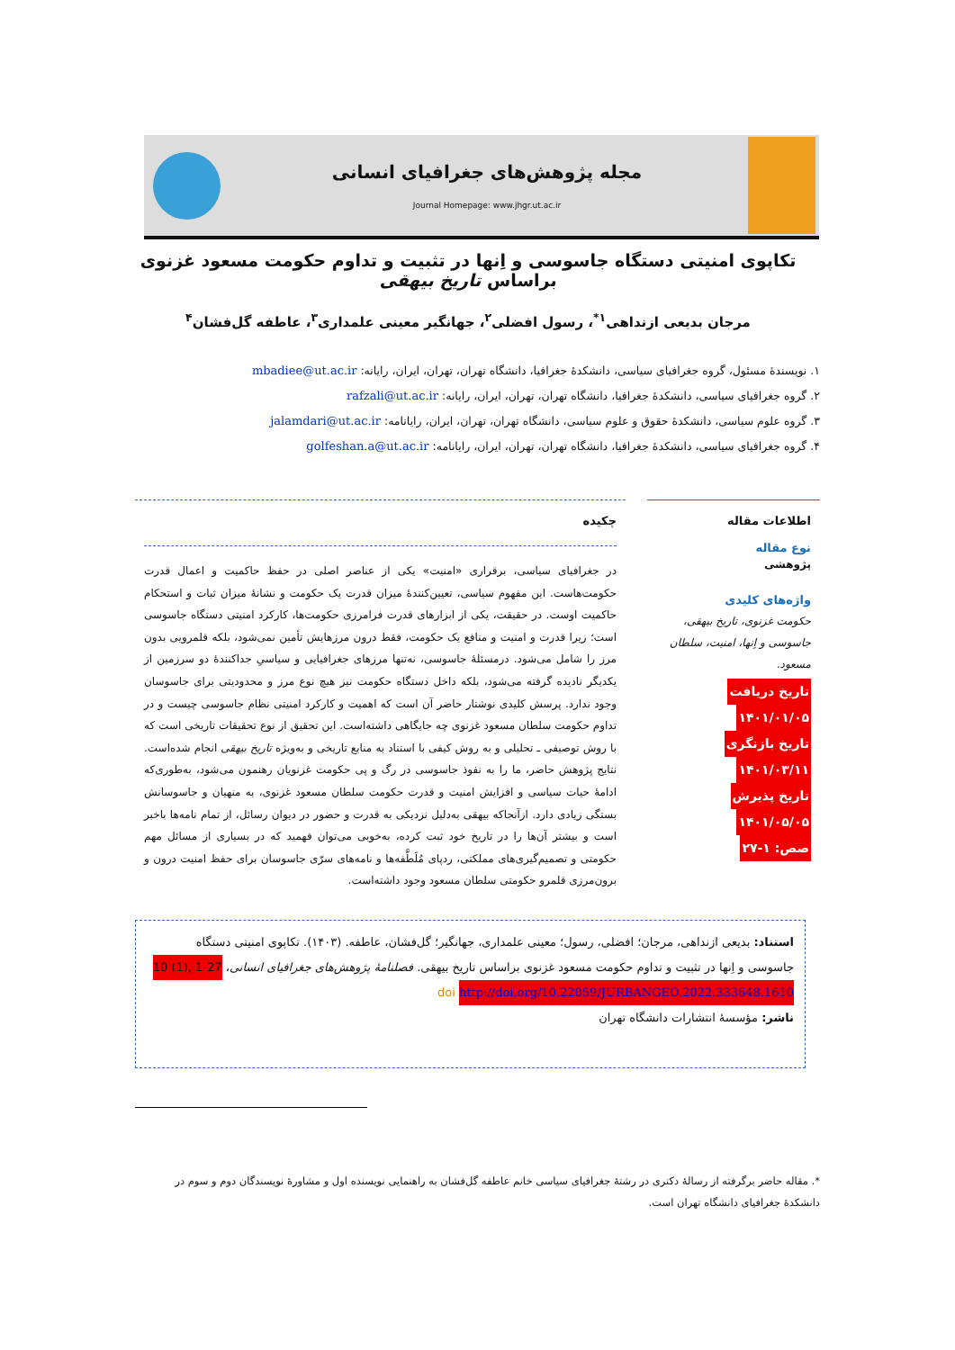مجله پژوهش‌های جغرافیای انسانی
Journal Homepage: www.jhgr.ut.ac.ir
تکاپوی امنیتی دستگاه جاسوسی و اِنها در تثبیت و تداوم حکومت مسعود غزنوی براساس تاریخ بیهقی
مرجان بدیعی ازنداهی<sup>۱*</sup>، رسول افضلی<sup>۲</sup>، جهانگیر معینی علمداری<sup>۳</sup>، عاطفه گل‌فشان<sup>۴</sup>
۱. نویسندهٔ مسئول، گروه جغرافیای سیاسی، دانشکدهٔ جغرافیا، دانشگاه تهران، تهران، ایران، رایانه: mbadiee@ut.ac.ir
۲. گروه جغرافیای سیاسی، دانشکدهٔ جغرافیا، دانشگاه تهران، تهران، ایران، رایانه: rafzali@ut.ac.ir
۳. گروه علوم سیاسی، دانشکدهٔ حقوق و علوم سیاسی، دانشگاه تهران، تهران، ایران، رایانامه: jalamdari@ut.ac.ir
۴. گروه جغرافیای سیاسی، دانشکدهٔ جغرافیا، دانشگاه تهران، تهران، ایران، رایانامه: golfeshan.a@ut.ac.ir
اطلاعات مقاله
نوع مقاله
پژوهشی
واژه‌های کلیدی
حکومت غزنوی، تاریخ بیهقی، جاسوسی و اِنها، امنیت، سلطان مسعود.
تاریخ دریافت
۱۴۰۱/۰۱/۰۵
تاریخ بازنگری
۱۴۰۱/۰۳/۱۱
تاریخ پذیرش
۱۴۰۱/۰۵/۰۵
صص: ۱-۲۷
چکیده
در جغرافیای سیاسی، برقراری «امنیت» یکی از عناصر اصلی در حفظ حاکمیت و اعمال قدرت حکومت‌هاست. این مفهوم سیاسی، تعیین‌کنندهٔ میزان قدرت یک حکومت و نشانهٔ میزان ثبات و استحکام حاکمیت اوست. در حقیقت، یکی از ابزارهای قدرت فرامرزی حکومت‌ها، کارکرد امنیتی دستگاه جاسوسی است؛ زیرا قدرت و امنیت و منافع یک حکومت، فقط درون مرزهایش تأمین نمی‌شود، بلکه قلمرویی بدون مرز را شامل می‌شود. درمسئلهٔ جاسوسی، نه‌تنها مرزهای جغرافیایی و سیاسیِ جداکنندهٔ دو سرزمین از یکدیگر نادیده گرفته می‌شود، بلکه داخل دستگاه حکومت نیز هیچ نوع مرز و محدودیتی برای جاسوسان وجود ندارد. پرسش کلیدی نوشتار حاضر آن است که اهمیت و کارکرد امنیتی نظام جاسوسی چیست و در تداوم حکومت سلطان مسعود غزنوی چه جایگاهی داشته‌است. این تحقیق از نوع تحقیقات تاریخی است که با روش توصیفی ـ تحلیلی و به روش کیفی با استناد به منابع تاریخی و به‌ویژه تاریخ بیهقی انجام شده‌است. نتایج پژوهش حاضر، ما را به نفوذ جاسوسی در رگ و پی حکومت غزنویان رهنمون می‌شود، به‌طوری‌که ادامهٔ حیات سیاسی و افزایش امنیت و قدرت حکومت سلطان مسعود غزنوی، به منهیان و جاسوسانش بستگی زیادی دارد. ازآنجاکه بیهقی به‌دلیل نزدیکی به قدرت و حضور در دیوان رسائل، از تمام نامه‌ها باخبر است و بیشتر آن‌ها را در تاریخ خود ثبت کرده، به‌خوبی می‌توان فهمید که در بسیاری از مسائل مهم حکومتی و تصمیم‌گیری‌های مملکتی، ردپای مُلَطَّفه‌ها و نامه‌های سرّی جاسوسان برای حفظ امنیت درون و برون‌مرزی قلمرو حکومتی سلطان مسعود وجود داشته‌است.
استناد: بدیعی ازنداهی، مرجان؛ افضلی، رسول؛ معینی علمداری، جهانگیر؛ گل‌فشان، عاطفه. (۱۴۰۳). تکاپوی امنیتی دستگاه جاسوسی و اِنها در تثبیت و تداوم حکومت مسعود غزنوی براساس تاریخ بیهقی. فصلنامهٔ پژوهش‌های جغرافیای انسانی، 10 (1), 1-27
http://doi.org/10.22059/JURBANGEO.2022.333648.1610 doi
ناشر: مؤسسهٔ انتشارات دانشگاه تهران
*. مقاله حاضر برگرفته از رسالهٔ دکتری در رشتهٔ جغرافیای سیاسی خانم عاطفه گل‌فشان به راهنمایی نویسنده اول و مشاورهٔ نویسندگان دوم و سوم در دانشکدهٔ جغرافیای دانشگاه تهران است.